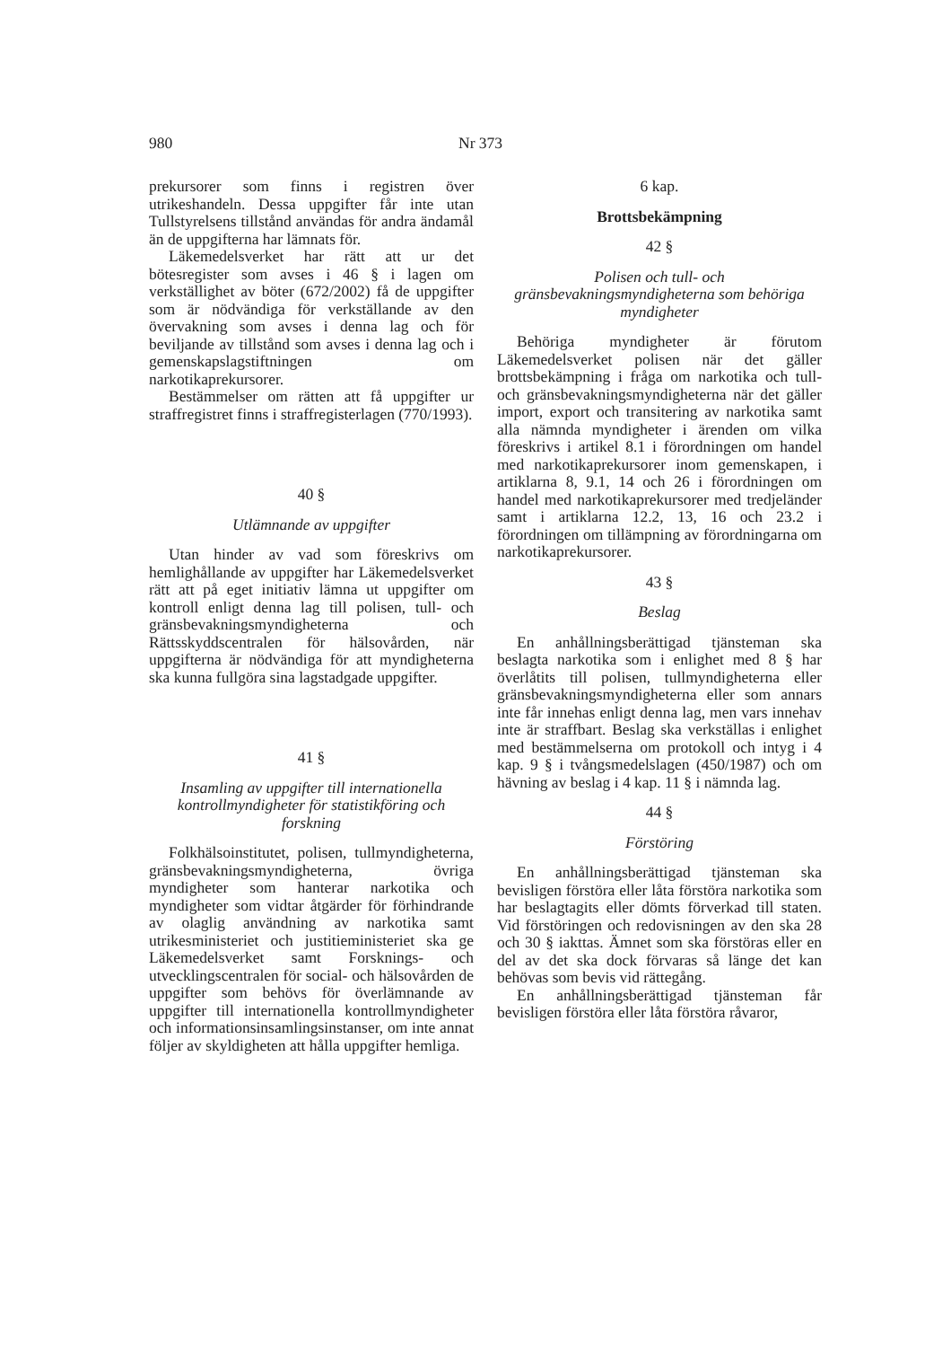980 Nr 373
prekursorer som finns i registren över utrikeshandeln. Dessa uppgifter får inte utan Tullstyrelsens tillstånd användas för andra ändamål än de uppgifterna har lämnats för.
Läkemedelsverket har rätt att ur det bötesregister som avses i 46 § i lagen om verkställighet av böter (672/2002) få de uppgifter som är nödvändiga för verkställande av den övervakning som avses i denna lag och för beviljande av tillstånd som avses i denna lag och i gemenskapslagstiftningen om narkotikaprekursorer.
Bestämmelser om rätten att få uppgifter ur straffregistret finns i straffregisterlagen (770/1993).
40 §
Utlämnande av uppgifter
Utan hinder av vad som föreskrivs om hemlighållande av uppgifter har Läkemedelsverket rätt att på eget initiativ lämna ut uppgifter om kontroll enligt denna lag till polisen, tull- och gränsbevakningsmyndigheterna och Rättsskyddscentralen för hälsovården, när uppgifterna är nödvändiga för att myndigheterna ska kunna fullgöra sina lagstadgade uppgifter.
41 §
Insamling av uppgifter till internationella kontrollmyndigheter för statistikföring och forskning
Folkhälsoinstitutet, polisen, tullmyndigheterna, gränsbevakningsmyndigheterna, övriga myndigheter som hanterar narkotika och myndigheter som vidtar åtgärder för förhindrande av olaglig användning av narkotika samt utrikesministeriet och justitieministeriet ska ge Läkemedelsverket samt Forsknings- och utvecklingscentralen för social- och hälsovården de uppgifter som behövs för överlämnande av uppgifter till internationella kontrollmyndigheter och informationsinsamlingsinstanser, om inte annat följer av skyldigheten att hålla uppgifter hemliga.
6 kap.
Brottsbekämpning
42 §
Polisen och tull- och gränsbevakningsmyndigheterna som behöriga myndigheter
Behöriga myndigheter är förutom Läkemedelsverket polisen när det gäller brottsbekämpning i fråga om narkotika och tull- och gränsbevakningsmyndigheterna när det gäller import, export och transitering av narkotika samt alla nämnda myndigheter i ärenden om vilka föreskrivs i artikel 8.1 i förordningen om handel med narkotikaprekursorer inom gemenskapen, i artiklarna 8, 9.1, 14 och 26 i förordningen om handel med narkotikaprekursorer med tredjeländer samt i artiklarna 12.2, 13, 16 och 23.2 i förordningen om tillämpning av förordningarna om narkotikaprekursorer.
43 §
Beslag
En anhållningsberättigad tjänsteman ska beslagta narkotika som i enlighet med 8 § har överlåtits till polisen, tullmyndigheterna eller gränsbevakningsmyndigheterna eller som annars inte får innehas enligt denna lag, men vars innehav inte är straffbart. Beslag ska verkställas i enlighet med bestämmelserna om protokoll och intyg i 4 kap. 9 § i tvångsmedelslagen (450/1987) och om hävning av beslag i 4 kap. 11 § i nämnda lag.
44 §
Förstöring
En anhållningsberättigad tjänsteman ska bevisligen förstöra eller låta förstöra narkotika som har beslagtagits eller dömts förverkad till staten. Vid förstöringen och redovisningen av den ska 28 och 30 § iakttas. Ämnet som ska förstöras eller en del av det ska dock förvaras så länge det kan behövas som bevis vid rättegång.
En anhållningsberättigad tjänsteman får bevisligen förstöra eller låta förstöra råvaror,